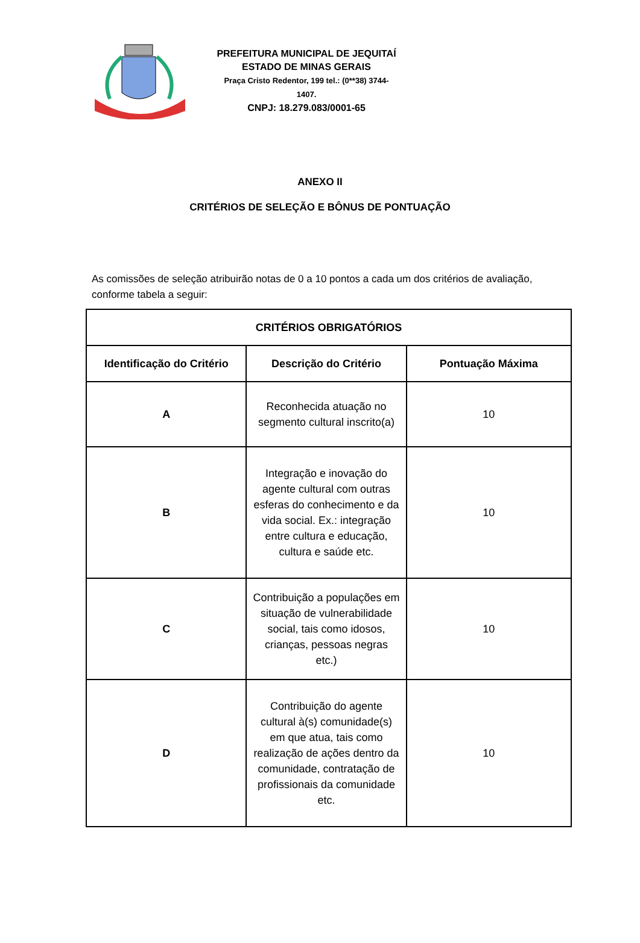PREFEITURA MUNICIPAL DE JEQUITAÍ
ESTADO DE MINAS GERAIS
Praça Cristo Redentor, 199 tel.: (0**38) 3744-1407.
CNPJ: 18.279.083/0001-65
ANEXO II
CRITÉRIOS DE SELEÇÃO E BÔNUS DE PONTUAÇÃO
As comissões de seleção atribuirão notas de 0 a 10 pontos a cada um dos critérios de avaliação, conforme tabela a seguir:
| CRITÉRIOS OBRIGATÓRIOS | | |
| --- | --- | --- |
| Identificação do Critério | Descrição do Critério | Pontuação Máxima |
| A | Reconhecida atuação no segmento cultural inscrito(a) | 10 |
| B | Integração e inovação do agente cultural com outras esferas do conhecimento e da vida social. Ex.: integração entre cultura e educação, cultura e saúde etc. | 10 |
| C | Contribuição a populações em situação de vulnerabilidade social, tais como idosos, crianças, pessoas negras etc.) | 10 |
| D | Contribuição do agente cultural à(s) comunidade(s) em que atua, tais como realização de ações dentro da comunidade, contratação de profissionais da comunidade etc. | 10 |